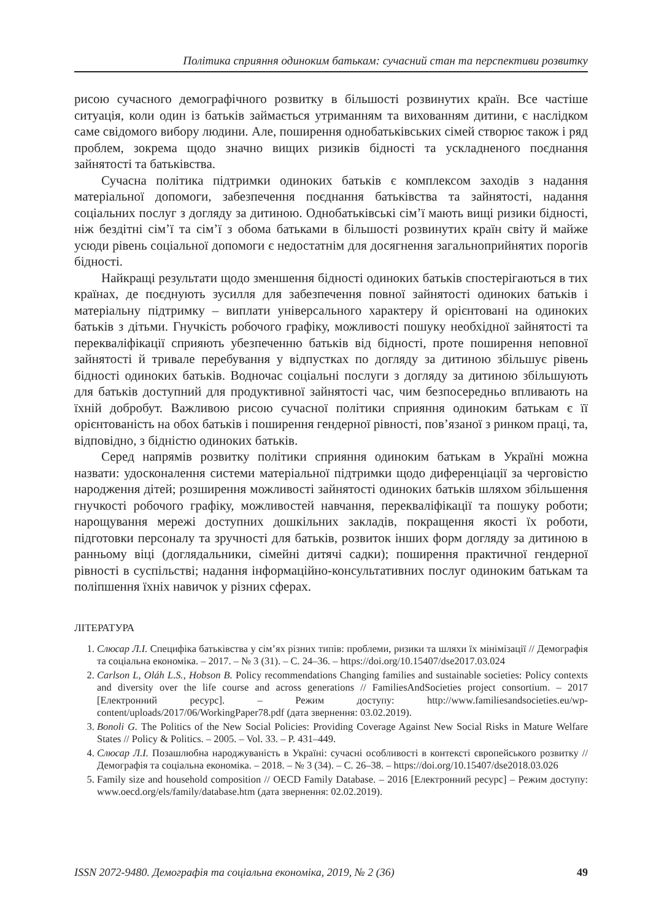Політика сприяння одиноким батькам: сучасний стан та перспективи розвитку
рисою сучасного демографічного розвитку в більшості розвинутих країн. Все частіше ситуація, коли один із батьків займається утриманням та вихованням дитини, є наслідком саме свідомого вибору людини. Але, поширення однобатьківських сімей створює також і ряд проблем, зокрема щодо значно вищих ризиків бідності та ускладненого поєднання зайнятості та батьківства.
Сучасна політика підтримки одиноких батьків є комплексом заходів з надання матеріальної допомоги, забезпечення поєднання батьківства та зайнятості, надання соціальних послуг з догляду за дитиною. Однобатьківські сім’ї мають вищі ризики бідності, ніж бездітні сім’ї та сім’ї з обома батьками в більшості розвинутих країн світу й майже усюди рівень соціальної допомоги є недостатнім для досягнення загальноприйнятих порогів бідності.
Найкращі результати щодо зменшення бідності одиноких батьків спостерігаються в тих країнах, де поєднують зусилля для забезпечення повної зайнятості одиноких батьків і матеріальну підтримку – виплати універсального характеру й орієнтовані на одиноких батьків з дітьми. Гнучкість робочого графіку, можливості пошуку необхідної зайнятості та перекваліфікації сприяють убезпеченню батьків від бідності, проте поширення неповної зайнятості й тривале перебування у відпустках по догляду за дитиною збільшує рівень бідності одиноких батьків. Водночас соціальні послуги з догляду за дитиною збільшують для батьків доступний для продуктивної зайнятості час, чим безпосередньо впливають на їхній добробут. Важливою рисою сучасної політики сприяння одиноким батькам є її орієнтованість на обох батьків і поширення гендерної рівності, пов’язаної з ринком праці, та, відповідно, з бідністю одиноких батьків.
Серед напрямів розвитку політики сприяння одиноким батькам в Україні можна назвати: удосконалення системи матеріальної підтримки щодо диференціації за черговістю народження дітей; розширення можливості зайнятості одиноких батьків шляхом збільшення гнучкості робочого графіку, можливостей навчання, перекваліфікації та пошуку роботи; нарощування мережі доступних дошкільних закладів, покращення якості їх роботи, підготовки персоналу та зручності для батьків, розвиток інших форм догляду за дитиною в ранньому віці (доглядальники, сімейні дитячі садки); поширення практичної гендерної рівності в суспільстві; надання інформаційно-консультативних послуг одиноким батькам та поліпшення їхніх навичок у різних сферах.
ЛІТЕРАТУРА
1. Слюсар Л.І. Специфіка батьківства у сім’ях різних типів: проблеми, ризики та шляхи їх мінімізації // Демографія та соціальна економіка. – 2017. – № 3 (31). – С. 24–36. – https://doi.org/10.15407/dse2017.03.024
2. Carlson L, Oláh L.S., Hobson B. Policy recommendations Changing families and sustainable societies: Policy contexts and diversity over the life course and across generations // FamiliesAndSocieties project consortium. – 2017 [Електронний ресурс]. – Режим доступу: http://www.familiesandsocieties.eu/wp-content/uploads/2017/06/WorkingPaper78.pdf (дата звернення: 03.02.2019).
3. Bonoli G. The Politics of the New Social Policies: Providing Coverage Against New Social Risks in Mature Welfare States // Policy & Politics. – 2005. – Vol. 33. – P. 431–449.
4. Слюсар Л.І. Позашлюбна народжуваність в Україні: сучасні особливості в контексті європейського розвитку // Демографія та соціальна економіка. – 2018. – № 3 (34). – С. 26–38. – https://doi.org/10.15407/dse2018.03.026
5. Family size and household composition // OECD Family Database. – 2016 [Електронний ресурс] – Режим доступу: www.oecd.org/els/family/database.htm (дата звернення: 02.02.2019).
ISSN 2072-9480. Демографія та соціальна економіка, 2019, № 2 (36) 49